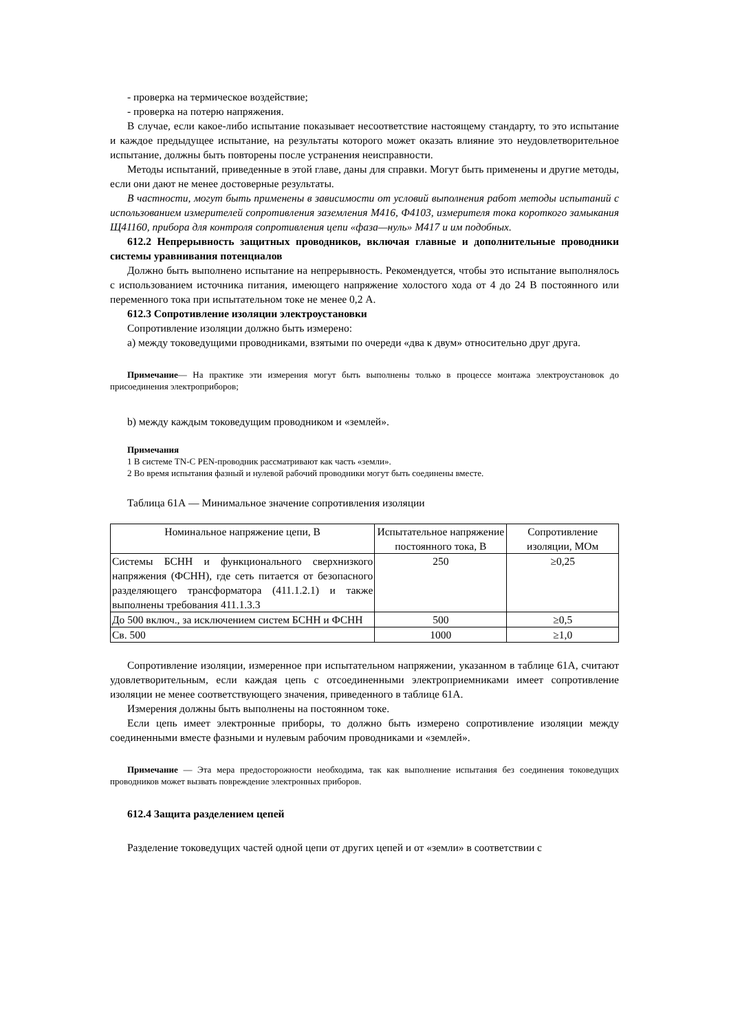- проверка на термическое воздействие;
- проверка на потерю напряжения.
В случае, если какое-либо испытание показывает несоответствие настоящему стандарту, то это испытание и каждое предыдущее испытание, на результаты которого может оказать влияние это неудовлетворительное испытание, должны быть повторены после устранения неисправности.
Методы испытаний, приведенные в этой главе, даны для справки. Могут быть применены и другие методы, если они дают не менее достоверные результаты.
В частности, могут быть применены в зависимости от условий выполнения работ методы испытаний с использованием измерителей сопротивления заземления М416, Ф4103, измерителя тока короткого замыкания Щ41160, прибора для контроля сопротивления цепи «фаза—нуль» М417 и им подобных.
612.2 Непрерывность защитных проводников, включая главные и дополнительные проводники системы уравнивания потенциалов
Должно быть выполнено испытание на непрерывность. Рекомендуется, чтобы это испытание выполнялось с использованием источника питания, имеющего напряжение холостого хода от 4 до 24 В постоянного или переменного тока при испытательном токе не менее 0,2 А.
612.3 Сопротивление изоляции электроустановки
Сопротивление изоляции должно быть измерено:
а) между токоведущими проводниками, взятыми по очереди «два к двум» относительно друг друга.
Примечание— На практике эти измерения могут быть выполнены только в процессе монтажа электроустановок до присоединения электроприборов;
b) между каждым токоведущим проводником и «землей».
Примечания
1 В системе TN-C PEN-проводник рассматривают как часть «земли».
2 Во время испытания фазный и нулевой рабочий проводники могут быть соединены вместе.
Таблица 61А — Минимальное значение сопротивления изоляции
| Номинальное напряжение цепи, В | Испытательное напряжение постоянного тока, В | Сопротивление изоляции, МОм |
| --- | --- | --- |
| Системы БСНН и функционального сверхнизкого напряжения (ФСНН), где сеть питается от безопасного разделяющего трансформатора (411.1.2.1) и также выполнены требования 411.1.3.3 | 250 | ≥0,25 |
| До 500 включ., за исключением систем БСНН и ФСНН | 500 | ≥0,5 |
| Св. 500 | 1000 | ≥1,0 |
Сопротивление изоляции, измеренное при испытательном напряжении, указанном в таблице 61А, считают удовлетворительным, если каждая цепь с отсоединенными электроприемниками имеет сопротивление изоляции не менее соответствующего значения, приведенного в таблице 61А.
Измерения должны быть выполнены на постоянном токе.
Если цепь имеет электронные приборы, то должно быть измерено сопротивление изоляции между соединенными вместе фазными и нулевым рабочим проводниками и «землей».
Примечание — Эта мера предосторожности необходима, так как выполнение испытания без соединения токоведущих проводников может вызвать повреждение электронных приборов.
612.4 Защита разделением цепей
Разделение токоведущих частей одной цепи от других цепей и от «земли» в соответствии с